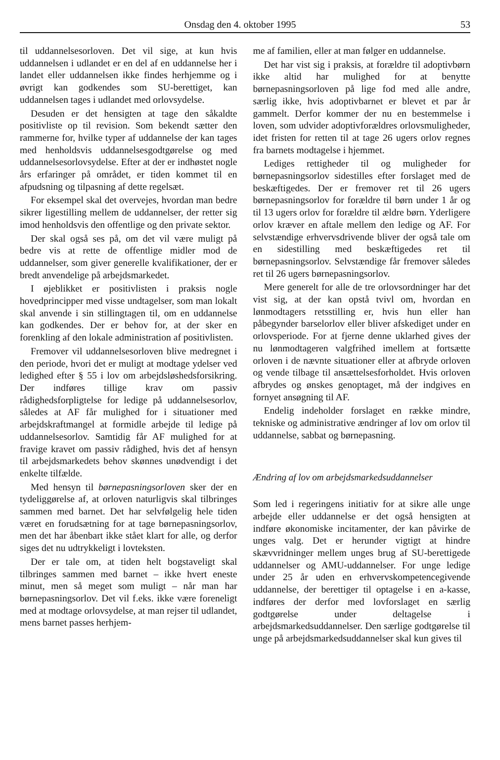Onsdag den 4. oktober 1995 53
til uddannelsesorloven. Det vil sige, at kun hvis uddannelsen i udlandet er en del af en uddannelse her i landet eller uddannelsen ikke findes herhjemme og i øvrigt kan godkendes som SU-berettiget, kan uddannelsen tages i udlandet med orlovsydelse.
Desuden er det hensigten at tage den såkaldte positivliste op til revision. Som bekendt sætter den rammerne for, hvilke typer af uddannelse der kan tages med henholdsvis uddannelsesgodtgørelse og med uddannelsesorlovsydelse. Efter at der er indhøstet nogle års erfaringer på området, er tiden kommet til en afpudsning og tilpasning af dette regelsæt.
For eksempel skal det overvejes, hvordan man bedre sikrer ligestilling mellem de uddannelser, der retter sig imod henholdsvis den offentlige og den private sektor.
Der skal også ses på, om det vil være muligt på bedre vis at rette de offentlige midler mod de uddannelser, som giver generelle kvalifikationer, der er bredt anvendelige på arbejdsmarkedet.
I øjeblikket er positivlisten i praksis nogle hovedprincipper med visse undtagelser, som man lokalt skal anvende i sin stillingtagen til, om en uddannelse kan godkendes. Der er behov for, at der sker en forenkling af den lokale administration af positivlisten.
Fremover vil uddannelsesorloven blive medregnet i den periode, hvori det er muligt at modtage ydelser ved ledighed efter § 55 i lov om arbejdsløshedsforsikring. Der indføres tillige krav om passiv rådighedsforpligtelse for ledige på uddannelsesorlov, således at AF får mulighed for i situationer med arbejdskraftmangel at formidle arbejde til ledige på uddannelsesorlov. Samtidig får AF mulighed for at fravige kravet om passiv rådighed, hvis det af hensyn til arbejdsmarkedets behov skønnes unødvendigt i det enkelte tilfælde.
Med hensyn til børnepasningsorloven sker der en tydeliggørelse af, at orloven naturligvis skal tilbringes sammen med barnet. Det har selvfølgelig hele tiden været en forudsætning for at tage børnepasningsorlov, men det har åbenbart ikke stået klart for alle, og derfor siges det nu udtrykkeligt i lovteksten.
Der er tale om, at tiden helt bogstaveligt skal tilbringes sammen med barnet – ikke hvert eneste minut, men så meget som muligt – når man har børnepasningsorlov. Det vil f.eks. ikke være foreneligt med at modtage orlovsydelse, at man rejser til udlandet, mens barnet passes herhjem-
me af familien, eller at man følger en uddannelse.
Det har vist sig i praksis, at forældre til adoptivbørn ikke altid har mulighed for at benytte børnepasningsorloven på lige fod med alle andre, særlig ikke, hvis adoptivbarnet er blevet et par år gammelt. Derfor kommer der nu en bestemmelse i loven, som udvider adoptivforældres orlovsmuligheder, idet fristen for retten til at tage 26 ugers orlov regnes fra barnets modtagelse i hjemmet.
Lediges rettigheder til og muligheder for børnepasningsorlov sidestilles efter forslaget med de beskæftigedes. Der er fremover ret til 26 ugers børnepasningsorlov for forældre til børn under 1 år og til 13 ugers orlov for forældre til ældre børn. Yderligere orlov kræver en aftale mellem den ledige og AF. For selvstændige erhvervsdrivende bliver der også tale om en sidestilling med beskæftigedes ret til børnepasningsorlov. Selvstændige får fremover således ret til 26 ugers børnepasningsorlov.
Mere generelt for alle de tre orlovsordninger har det vist sig, at der kan opstå tvivl om, hvordan en lønmodtagers retsstilling er, hvis hun eller han påbegynder barselorlov eller bliver afskediget under en orlovsperiode. For at fjerne denne uklarhed gives der nu lønmodtageren valgfrihed imellem at fortsætte orloven i de nævnte situationer eller at afbryde orloven og vende tilbage til ansættelsesforholdet. Hvis orloven afbrydes og ønskes genoptaget, må der indgives en fornyet ansøgning til AF.
Endelig indeholder forslaget en række mindre, tekniske og administrative ændringer af lov om orlov til uddannelse, sabbat og børnepasning.
Ændring af lov om arbejdsmarkedsuddannelser
Som led i regeringens initiativ for at sikre alle unge arbejde eller uddannelse er det også hensigten at indføre økonomiske incitamenter, der kan påvirke de unges valg. Det er herunder vigtigt at hindre skævvridninger mellem unges brug af SU-berettigede uddannelser og AMU-uddannelser. For unge ledige under 25 år uden en erhvervskompetencegivende uddannelse, der berettiger til optagelse i en a-kasse, indføres der derfor med lovforslaget en særlig godtgørelse under deltagelse i arbejdsmarkedsuddannelser. Den særlige godtgørelse til unge på arbejdsmarkedsuddannelser skal kun gives til